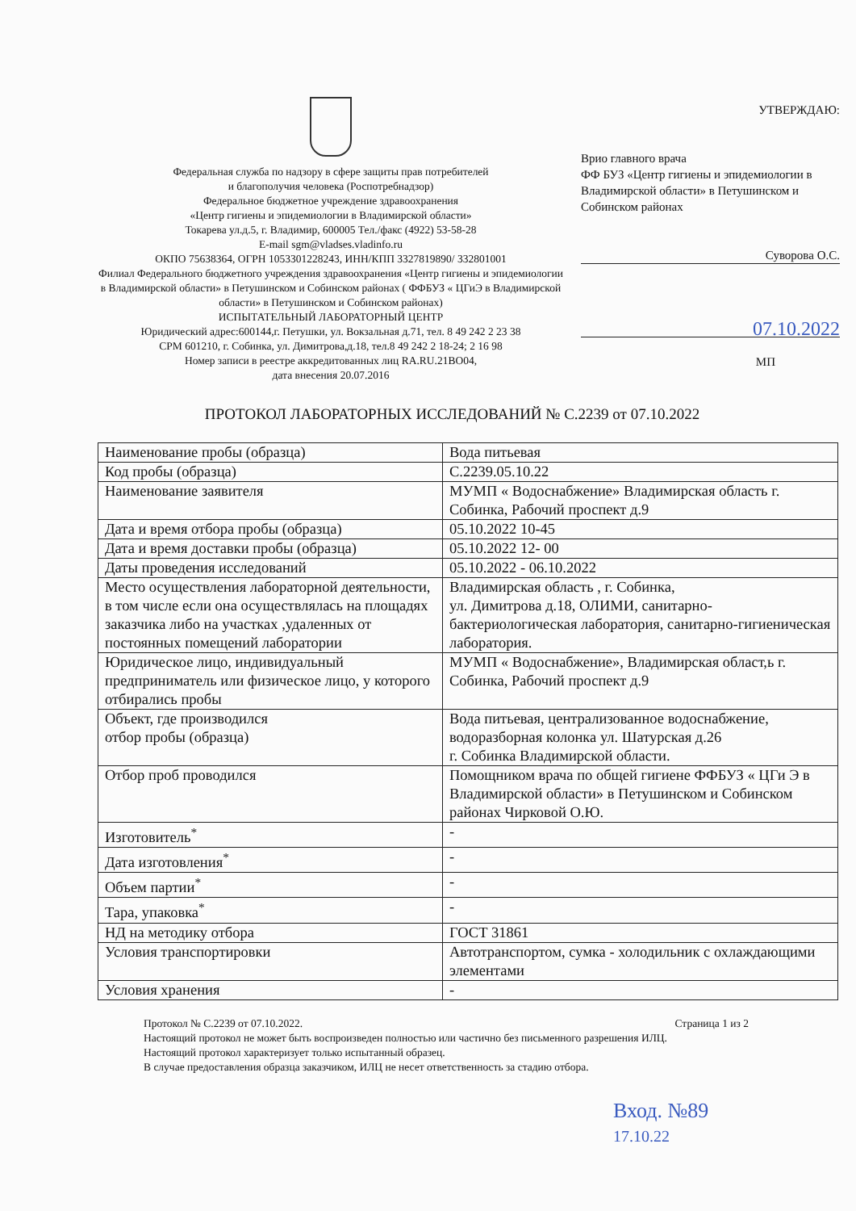Федеральная служба по надзору в сфере защиты прав потребителей
и благополучия человека (Роспотребнадзор)
Федеральное бюджетное учреждение здравоохранения
«Центр гигиены и эпидемиологии в Владимирской области»
Токарева ул.д.5, г. Владимир, 600005 Тел./факс (4922) 53-58-28
E-mail sgm@vladses.vladinfo.ru
ОКПО 75638364, ОГРН 1053301228243, ИНН/КПП 3327819890/ 332801001
Филиал Федерального бюджетного учреждения здравоохранения «Центр гигиены и эпидемиологии в Владимирской области» в Петушинском и Собинском районах ( ФФБУЗ « ЦГиЭ в Владимирской области» в Петушинском и Собинском районах)
ИСПЫТАТЕЛЬНЫЙ ЛАБОРАТОРНЫЙ ЦЕНТР
Юридический адрес:600144,г. Петушки, ул. Вокзальная д.71, тел. 8 49 242 2 23 38
СРМ 601210, г. Собинка, ул. Димитрова,д.18, тел.8 49 242 2 18-24; 2 16 98
Номер записи в реестре аккредитованных лиц RA.RU.21ВО04,
дата внесения 20.07.2016
УТВЕРЖДАЮ:
Врио главного врача
ФФ БУЗ «Центр гигиены и эпидемиологии в Владимирской области» в Петушинском и Собинском районах
Суворова О.С.
07.10.2022
МП
ПРОТОКОЛ ЛАБОРАТОРНЫХ ИССЛЕДОВАНИЙ № С.2239 от 07.10.2022
| Наименование пробы (образца) | Вода питьевая |
| Код пробы (образца) | С.2239.05.10.22 |
| Наименование заявителя | МУМП « Водоснабжение» Владимирская область г. Собинка, Рабочий проспект д.9 |
| Дата и время отбора пробы (образца) | 05.10.2022 10-45 |
| Дата и время доставки пробы (образца) | 05.10.2022 12- 00 |
| Даты проведения исследований | 05.10.2022 - 06.10.2022 |
| Место осуществления лабораторной деятельности, в том числе если она осуществлялась на площадях заказчика либо на участках ,удаленных от постоянных помещений лаборатории | Владимирская область , г. Собинка, ул. Димитрова д.18, ОЛИМИ, санитарно-бактериологическая лаборатория, санитарно-гигиеническая лаборатория. |
| Юридическое лицо, индивидуальный предприниматель или физическое лицо, у которого отбирались пробы | МУМП « Водоснабжение», Владимирская област,ь г. Собинка, Рабочий проспект д.9 |
| Объект, где производился отбор пробы (образца) | Вода питьевая, централизованное водоснабжение, водоразборная колонка ул. Шатурская д.26 г. Собинка Владимирской области. |
| Отбор проб проводился | Помощником врача по общей гигиене ФФБУЗ « ЦГи Э в Владимирской области» в Петушинском и Собинском районах Чирковой О.Ю. |
| Изготовитель<sup>*</sup> | - |
| Дата изготовления<sup>*</sup> | - |
| Объем партии<sup>*</sup> | - |
| Тара, упаковка<sup>*</sup> | - |
| НД на методику отбора | ГОСТ 31861 |
| Условия транспортировки | Автотранспортом, сумка - холодильник с охлаждающими элементами |
| Условия хранения | - |
Протокол № С.2239 от 07.10.2022. Страница 1 из 2
Настоящий протокол не может быть воспроизведен полностью или частично без письменного разрешения ИЛЦ.
Настоящий протокол характеризует только испытанный образец.
В случае предоставления образца заказчиком, ИЛЦ не несет ответственность за стадию отбора.
Вход. №89
17.10.22